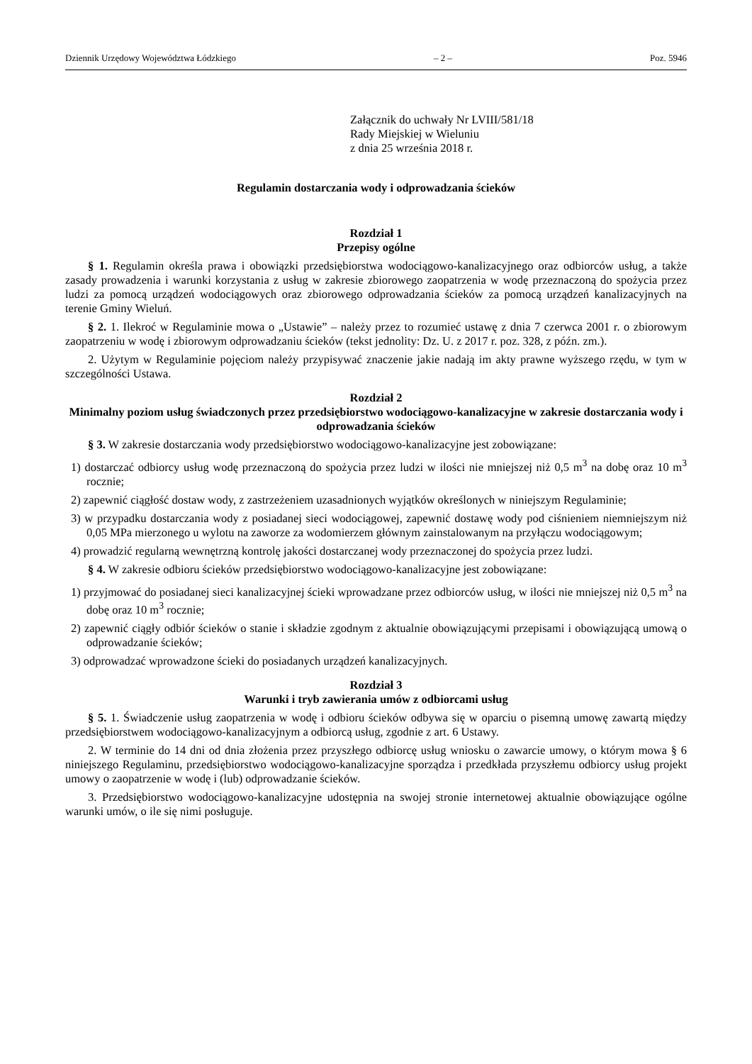Dziennik Urzędowy Województwa Łódzkiego – 2 – Poz. 5946
Załącznik do uchwały Nr LVIII/581/18
Rady Miejskiej w Wieluniu
z dnia 25 września 2018 r.
Regulamin dostarczania wody i odprowadzania ścieków
Rozdział 1
Przepisy ogólne
§ 1. Regulamin określa prawa i obowiązki przedsiębiorstwa wodociągowo-kanalizacyjnego oraz odbiorców usług, a także zasady prowadzenia i warunki korzystania z usług w zakresie zbiorowego zaopatrzenia w wodę przeznaczoną do spożycia przez ludzi za pomocą urządzeń wodociągowych oraz zbiorowego odprowadzania ścieków za pomocą urządzeń kanalizacyjnych na terenie Gminy Wieluń.
§ 2. 1. Ilekroć w Regulaminie mowa o „Ustawie” – należy przez to rozumieć ustawę z dnia 7 czerwca 2001 r. o zbiorowym zaopatrzeniu w wodę i zbiorowym odprowadzaniu ścieków (tekst jednolity: Dz. U. z 2017 r. poz. 328, z późn. zm.).
2. Użytym w Regulaminie pojęciom należy przypisywać znaczenie jakie nadają im akty prawne wyższego rzędu, w tym w szczególności Ustawa.
Rozdział 2
Minimalny poziom usług świadczonych przez przedsiębiorstwo wodociągowo-kanalizacyjne w zakresie dostarczania wody i odprowadzania ścieków
§ 3. W zakresie dostarczania wody przedsiębiorstwo wodociągowo-kanalizacyjne jest zobowiązane:
1) dostarczać odbiorcy usług wodę przeznaczoną do spożycia przez ludzi w ilości nie mniejszej niż 0,5 m<sup>3</sup> na dobę oraz 10 m<sup>3</sup> rocznie;
2) zapewnić ciągłość dostaw wody, z zastrzeżeniem uzasadnionych wyjątków określonych w niniejszym Regulaminie;
3) w przypadku dostarczania wody z posiadanej sieci wodociągowej, zapewnić dostawę wody pod ciśnieniem niemniejszym niż 0,05 MPa mierzonego u wylotu na zaworze za wodomierzem głównym zainstalowanym na przyłączu wodociągowym;
4) prowadzić regularną wewnętrzną kontrolę jakości dostarczanej wody przeznaczonej do spożycia przez ludzi.
§ 4. W zakresie odbioru ścieków przedsiębiorstwo wodociągowo-kanalizacyjne jest zobowiązane:
1) przyjmować do posiadanej sieci kanalizacyjnej ścieki wprowadzane przez odbiorców usług, w ilości nie mniejszej niż 0,5 m<sup>3</sup> na dobę oraz 10 m<sup>3</sup> rocznie;
2) zapewnić ciągły odbiór ścieków o stanie i składzie zgodnym z aktualnie obowiązującymi przepisami i obowiązującą umową o odprowadzanie ścieków;
3) odprowadzać wprowadzone ścieki do posiadanych urządzeń kanalizacyjnych.
Rozdział 3
Warunki i tryb zawierania umów z odbiorcami usług
§ 5. 1. Świadczenie usług zaopatrzenia w wodę i odbioru ścieków odbywa się w oparciu o pisemną umowę zawartą między przedsiębiorstwem wodociągowo-kanalizacyjnym a odbiorcą usług, zgodnie z art. 6 Ustawy.
2. W terminie do 14 dni od dnia złożenia przez przyszłego odbiorcę usług wniosku o zawarcie umowy, o którym mowa § 6 niniejszego Regulaminu, przedsiębiorstwo wodociągowo-kanalizacyjne sporządza i przedkłada przyszłemu odbiorcy usług projekt umowy o zaopatrzenie w wodę i (lub) odprowadzanie ścieków.
3. Przedsiębiorstwo wodociągowo-kanalizacyjne udostępnia na swojej stronie internetowej aktualnie obowiązujące ogólne warunki umów, o ile się nimi posługuje.